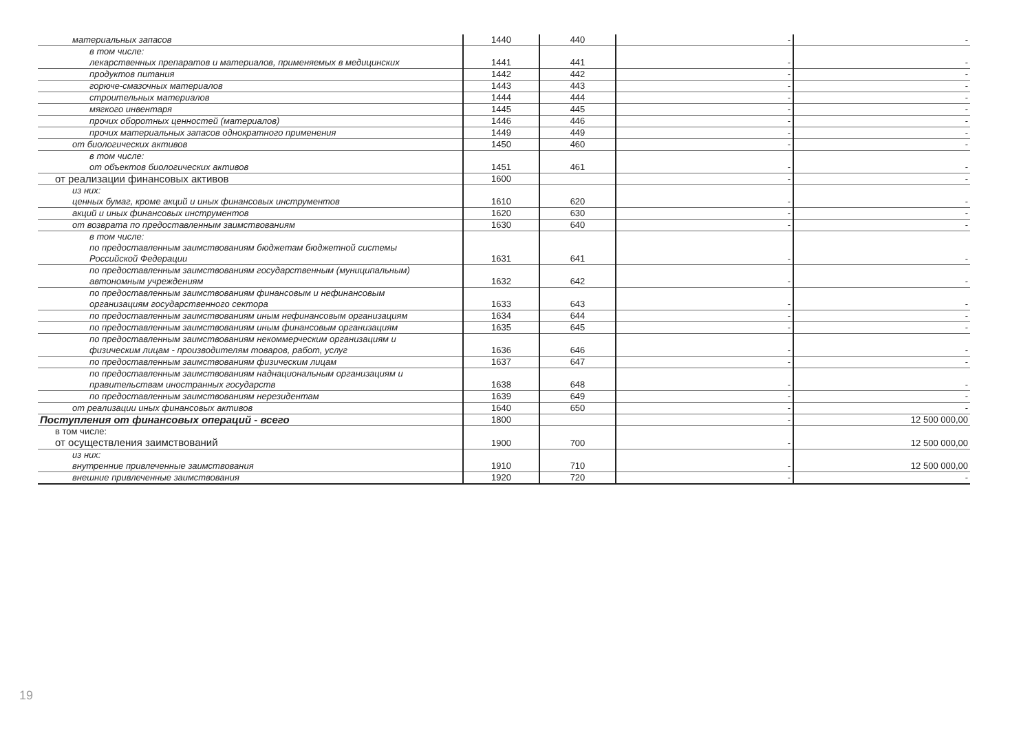| материальных запасов | 1440 | 440 | - | - |
| в том числе: лекарственных препаратов и материалов, применяемых в медицинских | 1441 | 441 | - | - |
| продуктов питания | 1442 | 442 | - | - |
| горюче-смазочных материалов | 1443 | 443 | - | - |
| строительных материалов | 1444 | 444 | - | - |
| мягкого инвентаря | 1445 | 445 | - | - |
| прочих оборотных ценностей (материалов) | 1446 | 446 | - | - |
| прочих материальных запасов однократного применения | 1449 | 449 | - | - |
| от биологических активов | 1450 | 460 | - | - |
| в том числе: от объектов биологических активов | 1451 | 461 | - | - |
| от реализации финансовых активов | 1600 | | - | - |
| из них: ценных бумаг, кроме акций и иных финансовых инструментов | 1610 | 620 | - | - |
| акций и иных финансовых инструментов | 1620 | 630 | - | - |
| от возврата по предоставленным заимствованиям | 1630 | 640 | - | - |
| в том числе: по предоставленным заимствованиям бюджетам бюджетной системы Российской Федерации | 1631 | 641 | - | - |
| по предоставленным заимствованиям государственным (муниципальным) автономным учреждениям | 1632 | 642 | - | - |
| по предоставленным заимствованиям финансовым и нефинансовым организациям государственного сектора | 1633 | 643 | - | - |
| по предоставленным заимствованиям иным нефинансовым организациям | 1634 | 644 | - | - |
| по предоставленным заимствованиям иным финансовым организациям | 1635 | 645 | - | - |
| по предоставленным заимствованиям некоммерческим организациям и физическим лицам - производителям товаров, работ, услуг | 1636 | 646 | - | - |
| по предоставленным заимствованиям физическим лицам | 1637 | 647 | - | - |
| по предоставленным заимствованиям наднациональным организациям и правительствам иностранных государств | 1638 | 648 | - | - |
| по предоставленным заимствованиям нерезидентам | 1639 | 649 | - | - |
| от реализации иных финансовых активов | 1640 | 650 | - | - |
| Поступления от финансовых операций - всего | 1800 | | - | 12 500 000,00 |
| в том числе: от осуществления заимствований | 1900 | 700 | - | 12 500 000,00 |
| из них: внутренние привлеченные заимствования | 1910 | 710 | - | 12 500 000,00 |
| внешние привлеченные заимствования | 1920 | 720 | - | - |
19